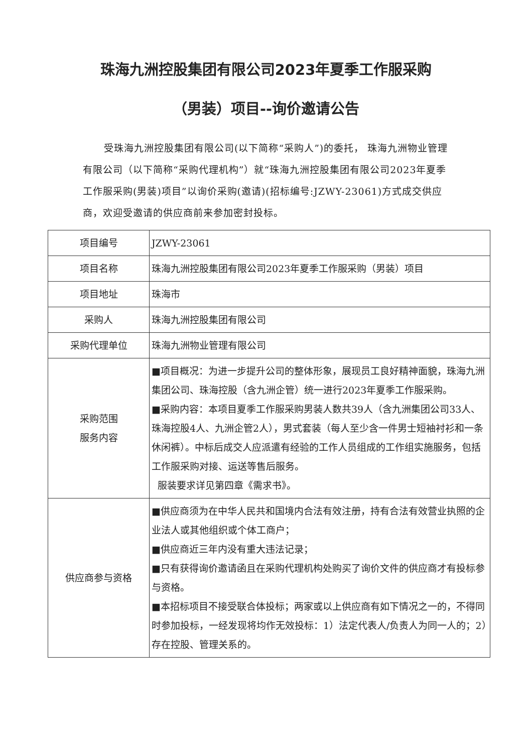珠海九洲控股集团有限公司2023年夏季工作服采购
（男装）项目--询价邀请公告
受珠海九洲控股集团有限公司(以下简称“采购人”)的委托， 珠海九洲物业管理有限公司（以下简称“采购代理机构”）就“珠海九洲控股集团有限公司2023年夏季工作服采购(男装)项目”以询价采购(邀请)(招标编号:JZWY-23061)方式成交供应商，欢迎受邀请的供应商前来参加密封投标。
| 项目编号 | JZWY-23061 |
| 项目名称 | 珠海九洲控股集团有限公司2023年夏季工作服采购（男装）项目 |
| 项目地址 | 珠海市 |
| 采购人 | 珠海九洲控股集团有限公司 |
| 采购代理单位 | 珠海九洲物业管理有限公司 |
| 采购范围 服务内容 | ■项目概况：为进一步提升公司的整体形象，展现员工良好精神面貌，珠海九洲集团公司、珠海控股（含九洲企管）统一进行2023年夏季工作服采购。 ■采购内容：本项目夏季工作服采购男装人数共39人（含九洲集团公司33人、珠海控股4人、九洲企管2人），男式套装（每人至少含一件男士短袖衬衫和一条休闲裤）。中标后成交人应派遣有经验的工作人员组成的工作组实施服务，包括工作服采购对接、运送等售后服务。 服装要求详见第四章《需求书》。 |
| 供应商参与资格 | ■供应商须为在中华人民共和国境内合法有效注册，持有合法有效营业执照的企业法人或其他组织或个体工商户； ■供应商近三年内没有重大违法记录； ■只有获得询价邀请函且在采购代理机构处购买了询价文件的供应商才有投标参与资格。 ■本招标项目不接受联合体投标；两家或以上供应商有如下情况之一的，不得同时参加投标，一经发现将均作无效投标：1）法定代表人/负责人为同一人的；2）存在控股、管理关系的。 |